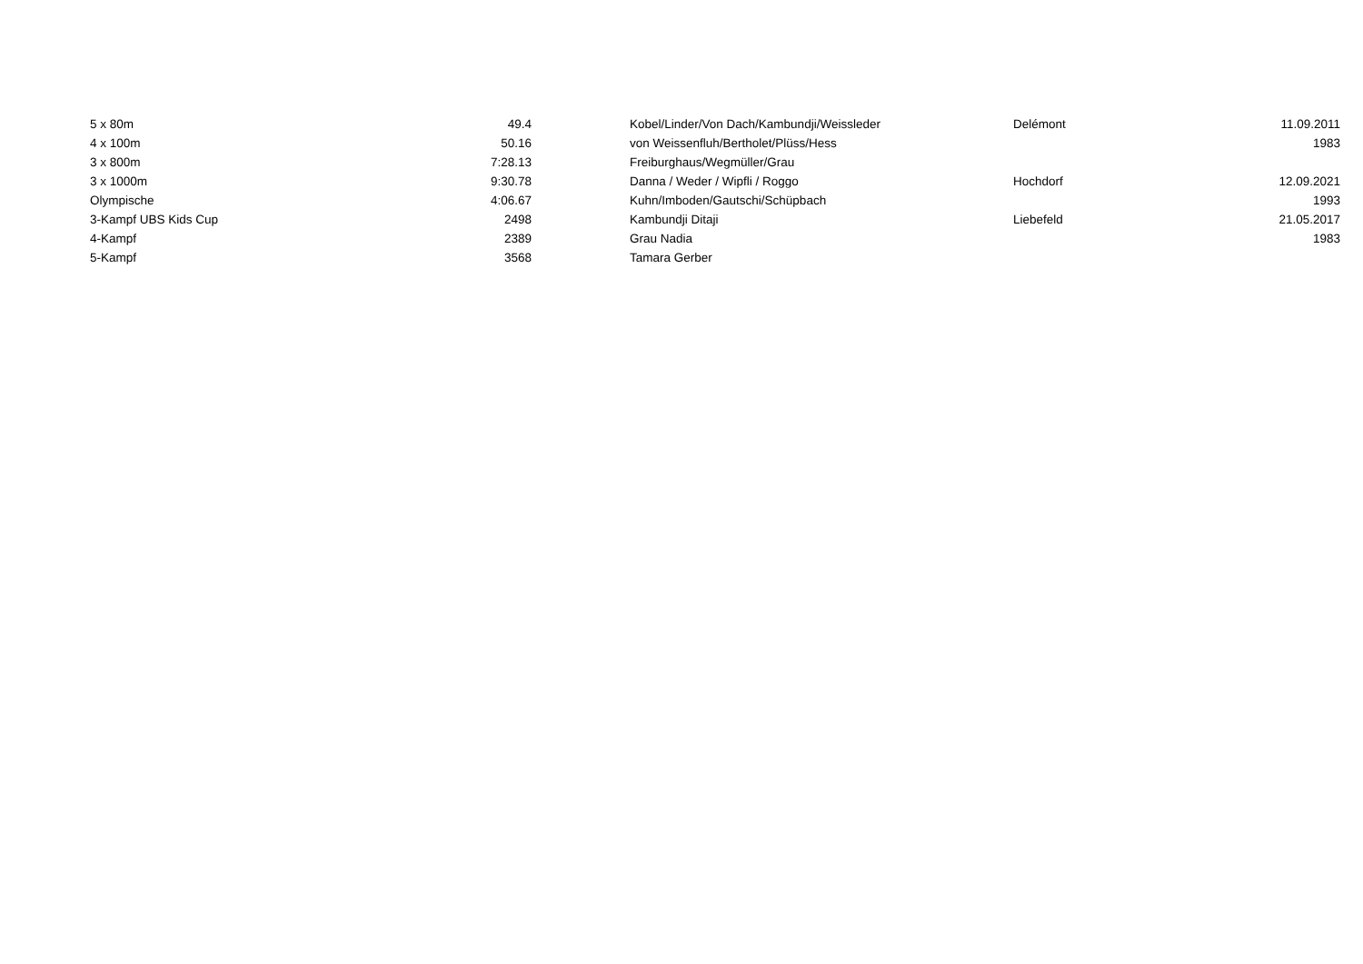| 5 x 80m | 49.4 | | Kobel/Linder/Von Dach/Kambundji/Weissleder | Delémont | 11.09.2011 |
| 4 x 100m | 50.16 | | von Weissenfluh/Bertholet/Plüss/Hess | | 1983 |
| 3 x 800m | 7:28.13 | | Freiburghaus/Wegmüller/Grau | | |
| 3 x 1000m | 9:30.78 | | Danna / Weder / Wipfli / Roggo | Hochdorf | 12.09.2021 |
| Olympische | 4:06.67 | | Kuhn/Imboden/Gautschi/Schüpbach | | 1993 |
| 3-Kampf UBS Kids Cup | 2498 | | Kambundji Ditaji | Liebefeld | 21.05.2017 |
| 4-Kampf | 2389 | | Grau Nadia | | 1983 |
| 5-Kampf | 3568 | | Tamara Gerber | | |